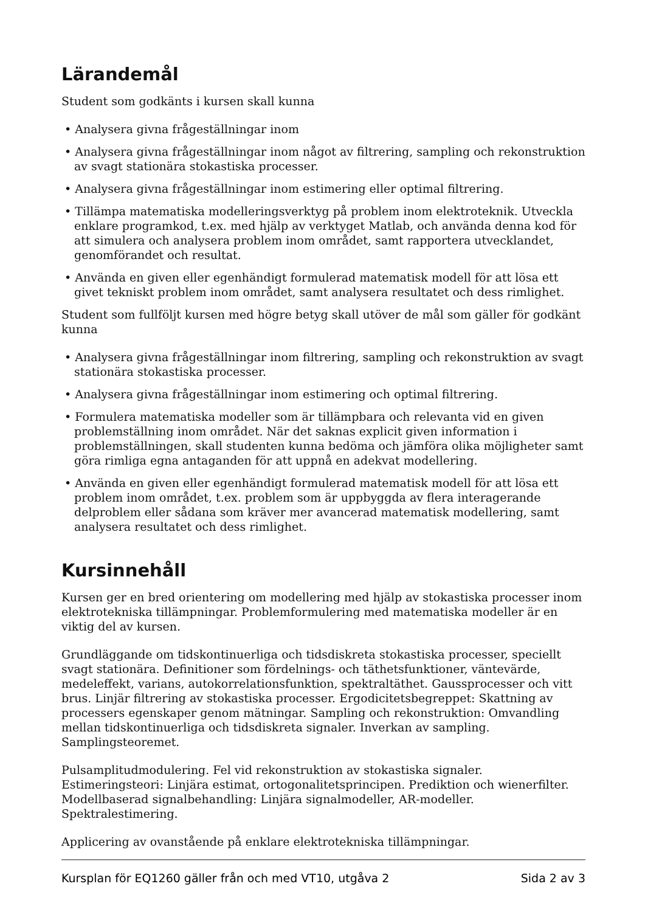Lärandemål
Student som godkänts i kursen skall kunna
• Analysera givna frågeställningar inom
• Analysera givna frågeställningar inom något av filtrering, sampling och rekonstruktion av svagt stationära stokastiska processer.
• Analysera givna frågeställningar inom estimering eller optimal filtrering.
• Tillämpa matematiska modelleringsverktyg på problem inom elektroteknik. Utveckla enklare programkod, t.ex. med hjälp av verktyget Matlab, och använda denna kod för att simulera och analysera problem inom området, samt rapportera utvecklandet, genomförandet och resultat.
• Använda en given eller egenhändigt formulerad matematisk modell för att lösa ett givet tekniskt problem inom området, samt analysera resultatet och dess rimlighet.
Student som fullföljt kursen med högre betyg skall utöver de mål som gäller för godkänt kunna
• Analysera givna frågeställningar inom filtrering, sampling och rekonstruktion av svagt stationära stokastiska processer.
• Analysera givna frågeställningar inom estimering och optimal filtrering.
• Formulera matematiska modeller som är tillämpbara och relevanta vid en given problemställning inom området. När det saknas explicit given information i problemställningen, skall studenten kunna bedöma och jämföra olika möjligheter samt göra rimliga egna antaganden för att uppnå en adekvat modellering.
• Använda en given eller egenhändigt formulerad matematisk modell för att lösa ett problem inom området, t.ex. problem som är uppbyggda av flera interagerande delproblem eller sådana som kräver mer avancerad matematisk modellering, samt analysera resultatet och dess rimlighet.
Kursinnehåll
Kursen ger en bred orientering om modellering med hjälp av stokastiska processer inom elektrotekniska tillämpningar. Problemformulering med matematiska modeller är en viktig del av kursen.
Grundläggande om tidskontinuerliga och tidsdiskreta stokastiska processer, speciellt svagt stationära. Definitioner som fördelnings- och täthetsfunktioner, väntevärde, medeleffekt, varians, autokorrelationsfunktion, spektraltäthet. Gaussprocesser och vitt brus. Linjär filtrering av stokastiska processer. Ergodicitetsbegreppet: Skattning av processers egenskaper genom mätningar. Sampling och rekonstruktion: Omvandling mellan tidskontinuerliga och tidsdiskreta signaler. Inverkan av sampling. Samplingsteoremet.
Pulsamplitudmodulering. Fel vid rekonstruktion av stokastiska signaler. Estimeringsteori: Linjära estimat, ortogonalitetsprincipen. Prediktion och wienerfilter. Modellbaserad signalbehandling: Linjära signalmodeller, AR-modeller. Spektralestimering.
Applicering av ovanstående på enklare elektrotekniska tillämpningar.
Kursplan för EQ1260 gäller från och med VT10, utgåva 2 Sida 2 av 3